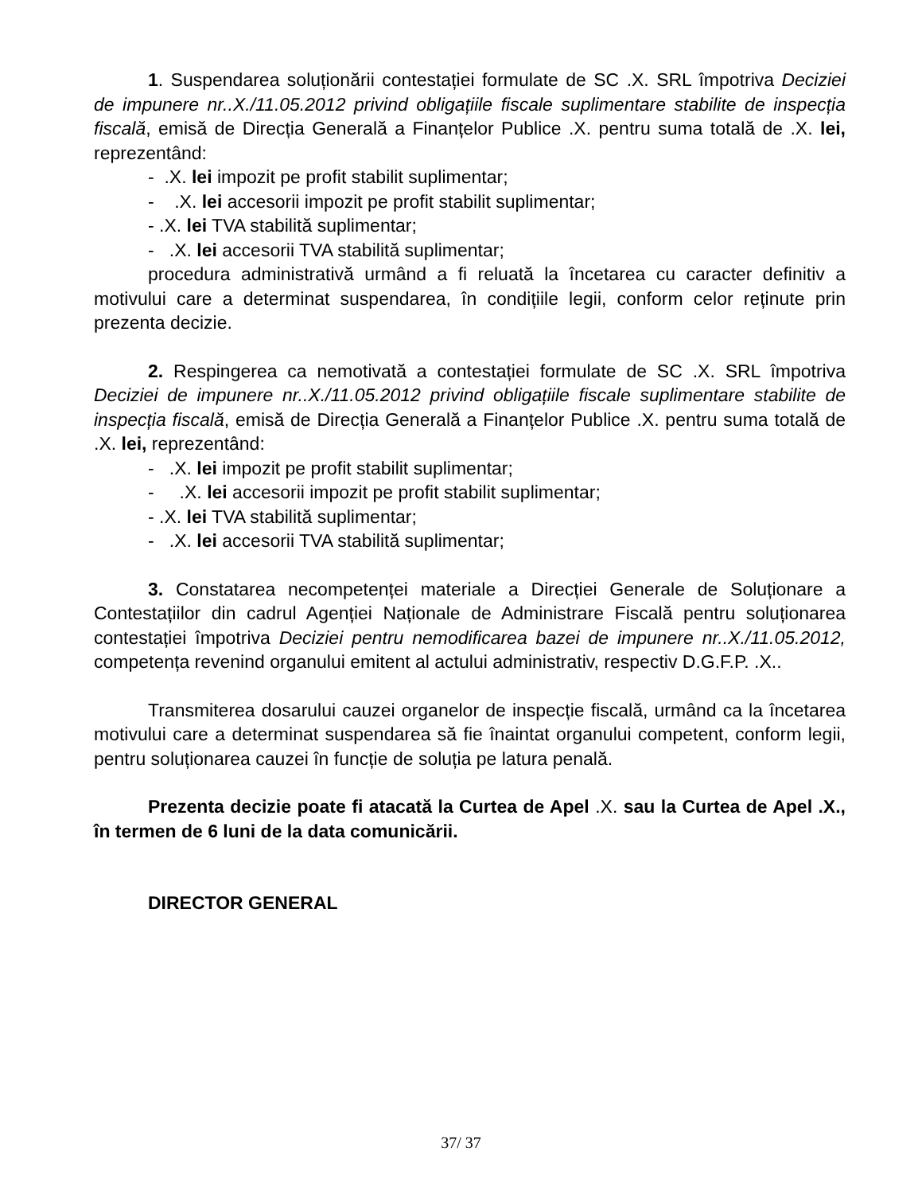1. Suspendarea soluționării contestației formulate de SC .X. SRL împotriva Deciziei de impunere nr..X./11.05.2012 privind obligațiile fiscale suplimentare stabilite de inspecția fiscală, emisă de Direcția Generală a Finanțelor Publice .X. pentru suma totală de .X. lei, reprezentând:
- .X. lei impozit pe profit stabilit suplimentar;
- .X. lei accesorii impozit pe profit stabilit suplimentar;
- .X. lei TVA stabilită suplimentar;
- .X. lei accesorii TVA stabilită suplimentar;
procedura administrativă urmând a fi reluată la încetarea cu caracter definitiv a motivului care a determinat suspendarea, în condițiile legii, conform celor reținute prin prezenta decizie.
2. Respingerea ca nemotivată a contestației formulate de SC .X. SRL împotriva Deciziei de impunere nr..X./11.05.2012 privind obligațiile fiscale suplimentare stabilite de inspecția fiscală, emisă de Direcția Generală a Finanțelor Publice .X. pentru suma totală de .X. lei, reprezentând:
- .X. lei impozit pe profit stabilit suplimentar;
- .X. lei accesorii impozit pe profit stabilit suplimentar;
- .X. lei TVA stabilită suplimentar;
- .X. lei accesorii TVA stabilită suplimentar;
3. Constatarea necompetenței materiale a Direcției Generale de Soluționare a Contestațiilor din cadrul Agenției Naționale de Administrare Fiscală pentru soluționarea contestației împotriva Deciziei pentru nemodificarea bazei de impunere nr..X./11.05.2012, competența revenind organului emitent al actului administrativ, respectiv D.G.F.P. .X..
Transmiterea dosarului cauzei organelor de inspecție fiscală, urmând ca la încetarea motivului care a determinat suspendarea să fie înaintat organului competent, conform legii, pentru soluționarea cauzei în funcție de soluția pe latura penală.
Prezenta decizie poate fi atacată la Curtea de Apel .X. sau la Curtea de Apel .X., în termen de 6 luni de la data comunicării.
DIRECTOR GENERAL
37/ 37